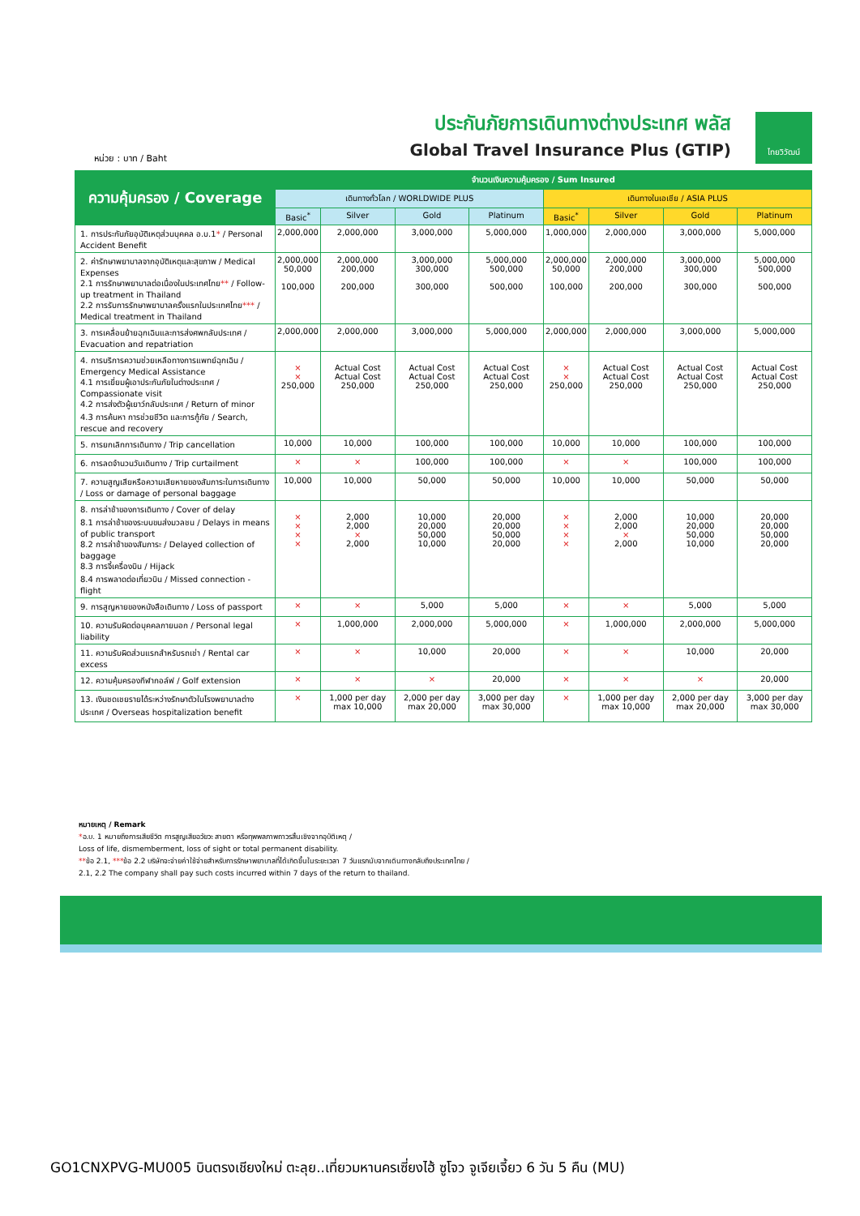หน่วย : บาท / Baht
ประกันภัยการเดินทางต่างประเทศ พลัส
Global Travel Insurance Plus (GTIP)
ไทยวิวัฒน์
| ความคุ้มครอง / Coverage | จำนวนเงินความคุ้มครอง / Sum Insured | | | | | | | |
| --- | --- | --- | --- | --- | --- | --- | --- | --- |
| | เดินทางทั่วโลก / WORLDWIDE PLUS | | | | เดินทางในเอเชีย / ASIA PLUS | | | |
| | Basic<sup>*</sup> | Silver | Gold | Platinum | Basic<sup>*</sup> | Silver | Gold | Platinum |
| 1. การประกันภัยอุบัติเหตุส่วนบุคคล อ.บ.1 * / Personal Accident Benefit | 2,000,000 | 2,000,000 | 3,000,000 | 5,000,000 | 1,000,000 | 2,000,000 | 3,000,000 | 5,000,000 |
| 2. ค่ารักษาพยาบาลจากอุบัติเหตุและสุขภาพ / Medical Expenses 2.1 การรักษาพยาบาลต่อเนื่องในประเทศไทย ** / Follow-up treatment in Thailand 2.2 การรับการรักษาพยาบาลครั้งแรกในประเทศไทย *** / Medical treatment in Thailand | 2,000,000 50,000 100,000 | 2,000,000 200,000 200,000 | 3,000,000 300,000 300,000 | 5,000,000 500,000 500,000 | 2,000,000 50,000 100,000 | 2,000,000 200,000 200,000 | 3,000,000 300,000 300,000 | 5,000,000 500,000 500,000 |
| 3. การเคลื่อนย้ายฉุกเฉินและการส่งศพกลับประเทศ / Evacuation and repatriation | 2,000,000 | 2,000,000 | 3,000,000 | 5,000,000 | 2,000,000 | 2,000,000 | 3,000,000 | 5,000,000 |
| 4. การบริการความช่วยเหลือทางการแพทย์ฉุกเฉิน / Emergency Medical Assistance 4.1 การเยี่ยมผู้เอาประกันภัยในต่างประเทศ / Compassionate visit 4.2 การส่งตัวผู้เยาว์กลับประเทศ / Return of minor 4.3 การค้นหา การช่วยชีวิต และการกู้ภัย / Search, rescue and recovery | × × 250,000 | Actual Cost Actual Cost 250,000 | Actual Cost Actual Cost 250,000 | Actual Cost Actual Cost 250,000 | × × 250,000 | Actual Cost Actual Cost 250,000 | Actual Cost Actual Cost 250,000 | Actual Cost Actual Cost 250,000 |
| 5. การยกเลิกการเดินทาง / Trip cancellation | 10,000 | 10,000 | 100,000 | 100,000 | 10,000 | 10,000 | 100,000 | 100,000 |
| 6. การลดจำนวนวันเดินทาง / Trip curtailment | × | × | 100,000 | 100,000 | × | × | 100,000 | 100,000 |
| 7. ความสูญเสียหรือความเสียหายของสัมภาระในการเดินทาง / Loss or damage of personal baggage | 10,000 | 10,000 | 50,000 | 50,000 | 10,000 | 10,000 | 50,000 | 50,000 |
| 8. การล่าช้าของการเดินทาง / Cover of delay 8.1 การล่าช้าของระบบขนส่งมวลชน / Delays in means of public transport 8.2 การล่าช้าของสัมภาระ / Delayed collection of baggage 8.3 การจี้เครื่องบิน / Hijack 8.4 การพลาดต่อเที่ยวบิน / Missed connection - flight | × × × × | 2,000 2,000 × 2,000 | 10,000 20,000 50,000 10,000 | 20,000 20,000 50,000 20,000 | × × × × | 2,000 2,000 × 2,000 | 10,000 20,000 50,000 10,000 | 20,000 20,000 50,000 20,000 |
| 9. การสูญหายของหนังสือเดินทาง / Loss of passport | × | × | 5,000 | 5,000 | × | × | 5,000 | 5,000 |
| 10. ความรับผิดต่อบุคคลภายนอก / Personal legal liability | × | 1,000,000 | 2,000,000 | 5,000,000 | × | 1,000,000 | 2,000,000 | 5,000,000 |
| 11. ความรับผิดส่วนแรกสำหรับรถเช่า / Rental car excess | × | × | 10,000 | 20,000 | × | × | 10,000 | 20,000 |
| 12. ความคุ้มครองกีฬากอล์ฟ / Golf extension | × | × | × | 20,000 | × | × | × | 20,000 |
| 13. เงินชดเชยรายได้ระหว่างรักษาตัวในโรงพยาบาลต่างประเทศ / Overseas hospitalization benefit | × | 1,000 per day max 10,000 | 2,000 per day max 20,000 | 3,000 per day max 30,000 | × | 1,000 per day max 10,000 | 2,000 per day max 20,000 | 3,000 per day max 30,000 |
หมายเหตุ / Remark
*อ.บ. 1 หมายถึงการเสียชีวิต การสูญเสียอวัยวะ สายตา หรือทุพพลภาพถาวรสิ้นเชิงจากอุบัติเหตุ /
Loss of life, dismemberment, loss of sight or total permanent disability.
**ข้อ 2.1, ***ข้อ 2.2 บริษัทจะจ่ายค่าใช้จ่ายสำหรับการรักษาพยาบาลที่ได้เกิดขึ้นในระยะเวลา 7 วันแรกนับจากเดินทางกลับถึงประเทศไทย /
2.1, 2.2 The company shall pay such costs incurred within 7 days of the return to thailand.
GO1CNXPVG-MU005 บินตรงเชียงใหม่ ตะลุย..เที่ยวมหานครเซี่ยงไฮ้ ซูโจว จูเจียเจี้ยว 6 วัน 5 คืน (MU)